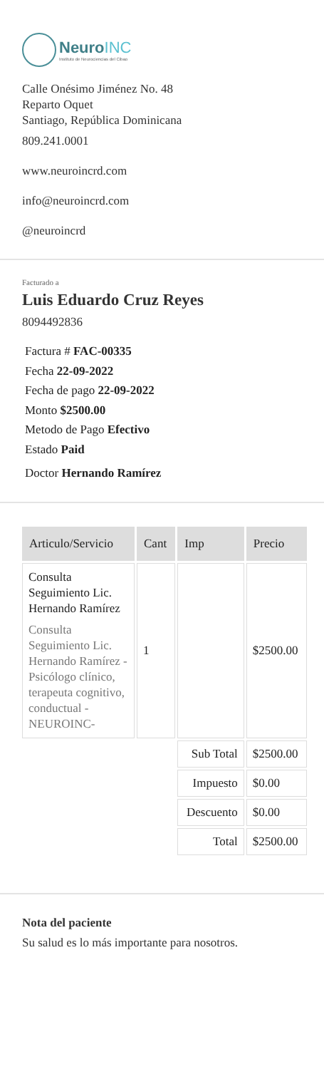NeuroINC
Instituto de Neurociencias del Cibao
Calle Onésimo Jiménez No. 48
Reparto Oquet
Santiago, República Dominicana
809.241.0001
www.neuroincrd.com
info@neuroincrd.com
@neuroincrd
Facturado a
Luis Eduardo Cruz Reyes
8094492836
Factura # FAC-00335
Fecha 22-09-2022
Fecha de pago 22-09-2022
Monto $2500.00
Metodo de Pago Efectivo
Estado Paid
Doctor Hernando Ramírez
| Articulo/Servicio | Cant | Imp | Precio |
| --- | --- | --- | --- |
| Consulta Seguimiento Lic. Hernando Ramírez Consulta Seguimiento Lic. Hernando Ramírez - Psicólogo clínico, terapeuta cognitivo, conductual - NEUROINC- | 1 | | $2500.00 |
| | | Sub Total | $2500.00 |
| | | Impuesto | $0.00 |
| | | Descuento | $0.00 |
| | | Total | $2500.00 |
Nota del paciente
Su salud es lo más importante para nosotros.